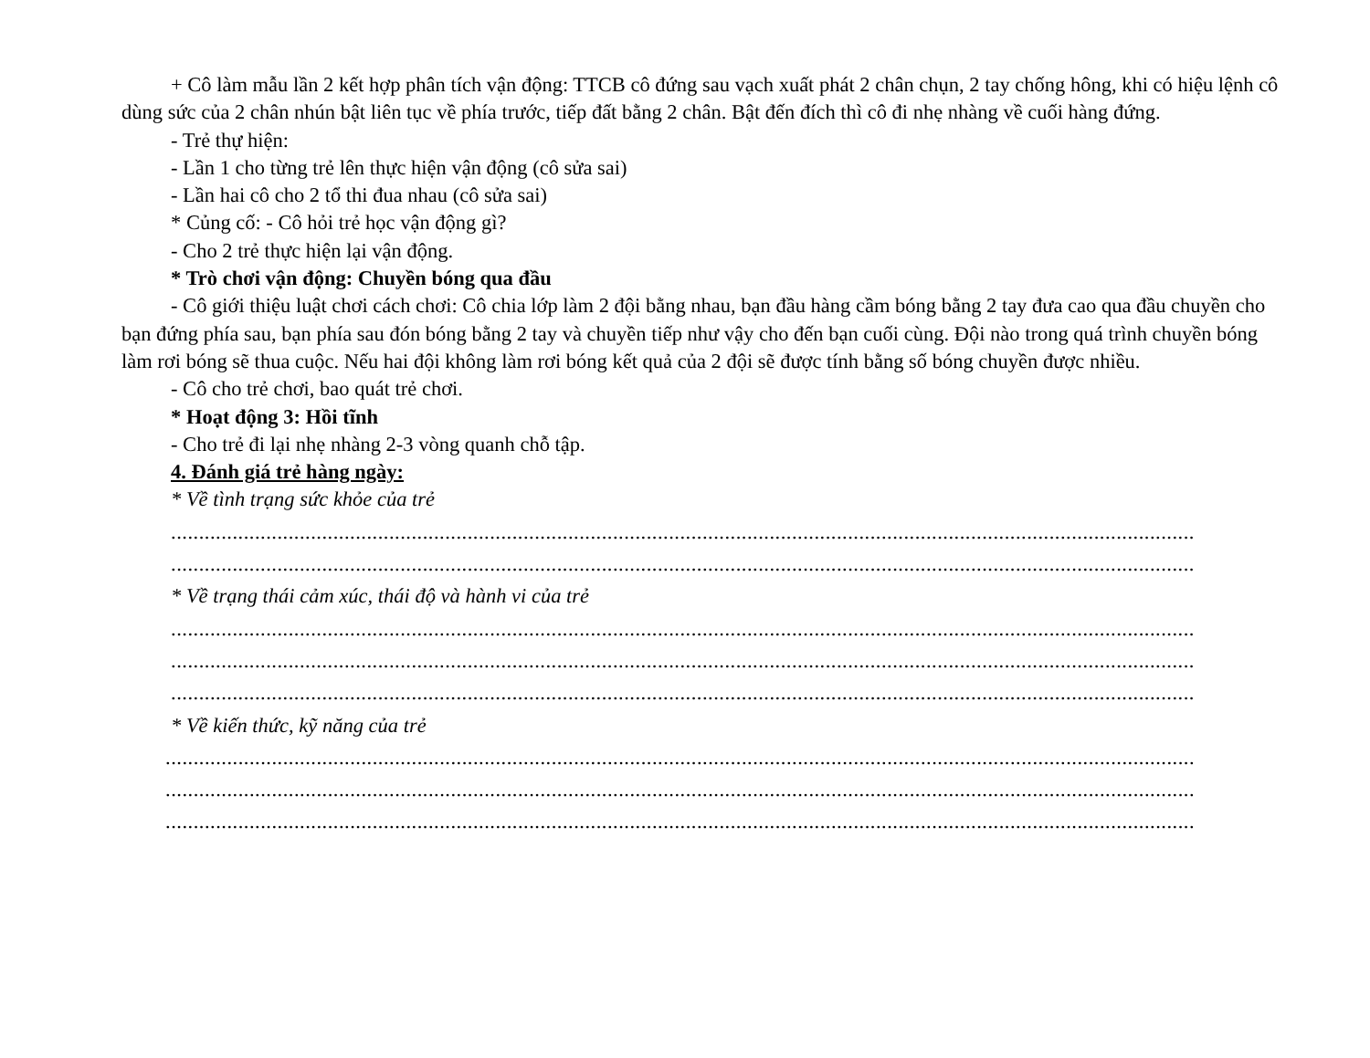+ Cô làm mẫu lần 2 kết hợp phân tích vận động: TTCB cô đứng sau vạch xuất phát 2 chân chụn, 2 tay chống hông, khi có hiệu lệnh cô dùng sức của 2 chân nhún bật liên tục về phía trước, tiếp đất bằng 2 chân. Bật đến đích thì cô đi nhẹ nhàng về cuối hàng đứng.
- Trẻ thự hiện:
- Lần 1 cho từng trẻ lên thực hiện vận động (cô sửa sai)
- Lần hai cô cho 2 tổ thi đua nhau (cô sửa sai)
* Củng cố: - Cô hỏi trẻ học vận động gì?
- Cho 2 trẻ thực hiện lại vận động.
* Trò chơi vận động: Chuyền bóng qua đầu
- Cô giới thiệu luật chơi cách chơi: Cô chia lớp làm 2 đội bằng nhau, bạn đầu hàng cầm bóng bằng 2 tay đưa cao qua đầu chuyền cho bạn đứng phía sau, bạn phía sau đón bóng bằng 2 tay và chuyền tiếp như vậy cho đến bạn cuối cùng. Đội nào trong quá trình chuyền bóng làm rơi bóng sẽ thua cuộc. Nếu hai đội không làm rơi bóng kết quả của 2 đội sẽ được tính bằng số bóng chuyền được nhiều.
- Cô cho trẻ chơi, bao quát trẻ chơi.
* Hoạt động 3: Hồi tĩnh
- Cho trẻ đi lại nhẹ nhàng 2-3 vòng quanh chỗ tập.
4. Đánh giá trẻ hàng ngày:
* Về tình trạng sức khỏe của trẻ
.......................................................................................................................................................................................
.......................................................................................................................................................................................
* Về trạng thái cảm xúc, thái độ và hành vi của trẻ
.......................................................................................................................................................................................
.......................................................................................................................................................................................
.......................................................................................................................................................................................
* Về kiến thức, kỹ năng của trẻ
........................................................................................................................................................................................
........................................................................................................................................................................................
........................................................................................................................................................................................